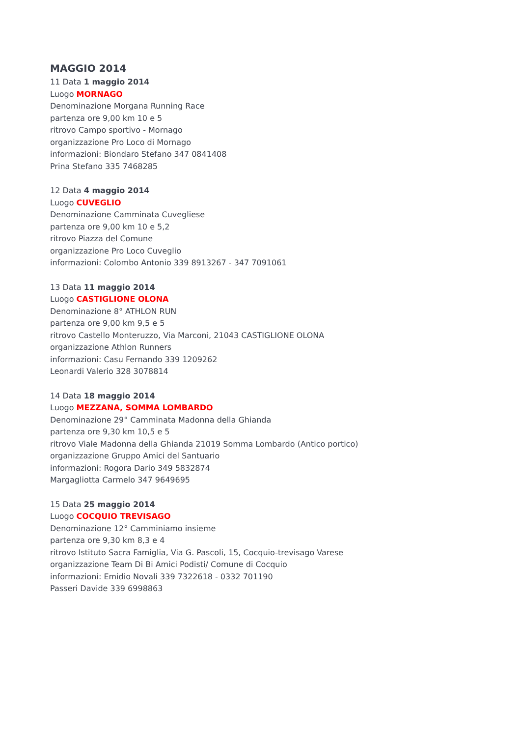MAGGIO 2014
11 Data 1 maggio 2014
Luogo MORNAGO
Denominazione Morgana Running Race
partenza ore 9,00 km 10 e 5
ritrovo Campo sportivo - Mornago
organizzazione Pro Loco di Mornago
informazioni: Biondaro Stefano 347 0841408
Prina Stefano 335 7468285
12 Data 4 maggio 2014
Luogo CUVEGLIO
Denominazione Camminata Cuvegliese
partenza ore 9,00 km 10 e 5,2
ritrovo Piazza del Comune
organizzazione Pro Loco Cuveglio
informazioni: Colombo Antonio 339 8913267 - 347 7091061
13 Data 11 maggio 2014
Luogo CASTIGLIONE OLONA
Denominazione 8° ATHLON RUN
partenza ore 9,00 km 9,5 e 5
ritrovo Castello Monteruzzo, Via Marconi, 21043 CASTIGLIONE OLONA
organizzazione Athlon Runners
informazioni: Casu Fernando 339 1209262
Leonardi Valerio 328 3078814
14 Data 18 maggio 2014
Luogo MEZZANA, SOMMA LOMBARDO
Denominazione 29° Camminata Madonna della Ghianda
partenza ore 9,30 km 10,5 e 5
ritrovo Viale Madonna della Ghianda 21019 Somma Lombardo (Antico portico)
organizzazione Gruppo Amici del Santuario
informazioni: Rogora Dario 349 5832874
Margagliotta Carmelo 347 9649695
15 Data 25 maggio 2014
Luogo COCQUIO TREVISAGO
Denominazione 12° Camminiamo insieme
partenza ore 9,30 km 8,3 e 4
ritrovo Istituto Sacra Famiglia, Via G. Pascoli, 15, Cocquio-trevisago Varese
organizzazione Team Di Bi Amici Podisti/ Comune di Cocquio
informazioni: Emidio Novali 339 7322618 - 0332 701190
Passeri Davide 339 6998863